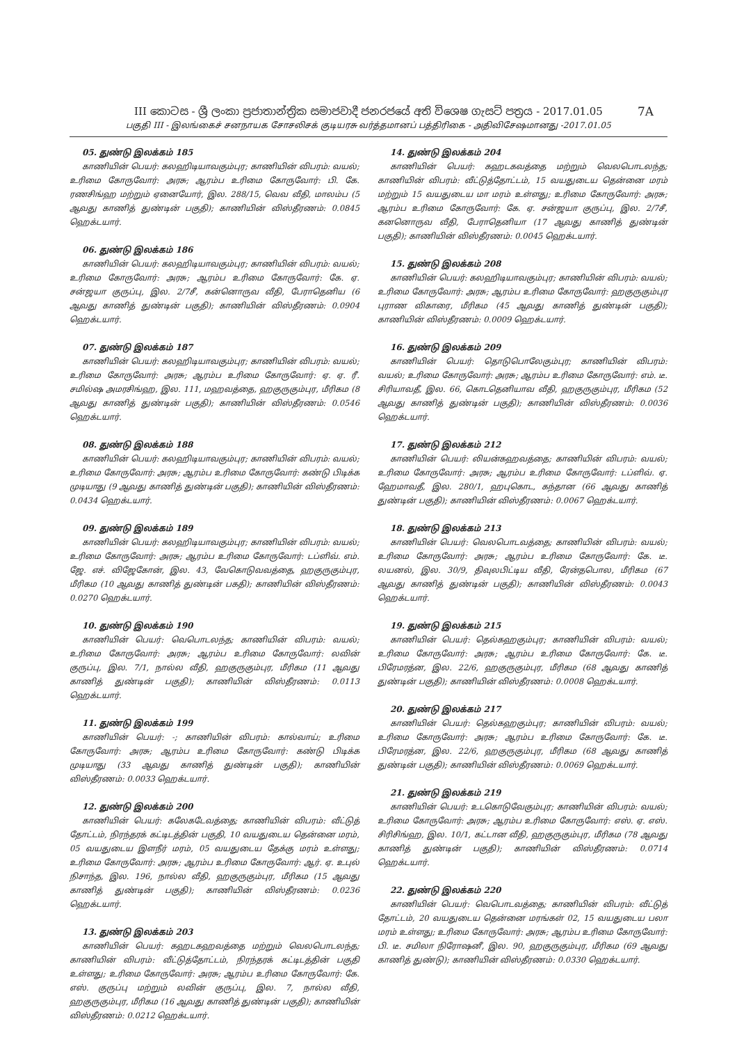III කොටස - ශ්‍රී ලංකා ප්‍රජාතාන්ත්‍රික සමාජවාදී ජනරජයේ අති විශෙෂ ගැසට් පත්‍රය - 2017.01.05 7A
பகுதி III - இலங்கைச் சனநாயக சோசலிசக் குடியரசு வர்த்தமானப் பத்திரிகை - அதிவிசேஷமானது -2017.01.05
05. துண்டு இலக்கம் 185
காணியின் பெயர்: கலஹிடியாவகும்புர; காணியின் விபரம்: வயல்; உரிமை கோருவோர்: அரசு; ஆரம்ப உரிமை கோருவோர்: பி. கே. ரணசிங்ஹ மற்றும் ஏனையோர், இல. 288/15, வெவ வீதி, மாலம்ப (5 ஆவது காணித் துண்டின் பகுதி); காணியின் விஸ்தீரணம்: 0.0845 ஹெக்டயார்.
06. துண்டு இலக்கம் 186
காணியின் பெயர்: கலஹிடியாவகும்புர; காணியின் விபரம்: வயல்; உரிமை கோருவோர்: அரசு; ஆரம்ப உரிமை கோருவோர்: கே. ஏ. சன்ஜயா குருப்பு, இல. 2/7சீ, கன்னொருவ வீதி, பேராதெனிய (6 ஆவது காணித் துண்டின் பகுதி); காணியின் விஸ்தீரணம்: 0.0904 ஹெக்டயார்.
07. துண்டு இலக்கம் 187
காணியின் பெயர்: கலஹிடியாவகும்புர; காணியின் விபரம்: வயல்; உரிமை கோருவோர்: அரசு; ஆரம்ப உரிமை கோருவோர்: ஏ. ஏ. ரீ. சமில்ஷ அமரசிங்ஹ, இல. 111, மஹவத்தை, ஹகுருகும்புர, மீரிகம (8 ஆவது காணித் துண்டின் பகுதி); காணியின் விஸ்தீரணம்: 0.0546 ஹெக்டயார்.
08. துண்டு இலக்கம் 188
காணியின் பெயர்: கலஹிடியாவகும்புர; காணியின் விபரம்: வயல்; உரிமை கோருவோர்: அரசு; ஆரம்ப உரிமை கோருவோர்: கண்டு பிடிக்க முடியாது (9 ஆவது காணித் துண்டின் பகுதி); காணியின் விஸ்தீரணம்: 0.0434 ஹெக்டயார்.
09. துண்டு இலக்கம் 189
காணியின் பெயர்: கலஹிடியாவகும்புர; காணியின் விபரம்: வயல்; உரிமை கோருவோர்: அரசு; ஆரம்ப உரிமை கோருவோர்: டப்ளிவ். எம். ஜே. எச். விஜேகோன், இல. 43, வேகொடுவவத்தை, ஹகுருகும்புர, மீரிகம (10 ஆவது காணித் துண்டின் பகதி); காணியின் விஸ்தீரணம்: 0.0270 ஹெக்டயார்.
10. துண்டு இலக்கம் 190
காணியின் பெயர்: வெபொடலந்த; காணியின் விபரம்: வயல்; உரிமை கோருவோர்: அரசு; ஆரம்ப உரிமை கோருவோர்: லவின் குருப்பு, இல. 7/1, நால்ல வீதி, ஹகுருகும்புர, மீரிகம (11 ஆவது காணித் துண்டின் பகுதி); காணியின் விஸ்தீரணம்: 0.0113 ஹெக்டயார்.
11. துண்டு இலக்கம் 199
காணியின் பெயர்: -; காணியின் விபரம்: கால்வாய்; உரிமை கோருவோர்: அரசு; ஆரம்ப உரிமை கோருவோர்: கண்டு பிடிக்க முடியாது (33 ஆவது காணித் துண்டின் பகுதி); காணியின் விஸ்தீரணம்: 0.0033 ஹெக்டயார்.
12. துண்டு இலக்கம் 200
காணியின் பெயர்: கலேகடேவத்தை; காணியின் விபரம்: வீட்டுத் தோட்டம், நிரந்தரக் கட்டிடத்தின் பகுதி, 10 வயதுடைய தென்னை மரம், 05 வயதுடைய இளநீர் மரம், 05 வயதுடைய தேக்கு மரம் உள்ளது; உரிமை கோருவோர்: அரசு; ஆரம்ப உரிமை கோருவோர்: ஆர். ஏ. உபுல் நிசாந்த, இல. 196, நால்ல வீதி, ஹகுருகும்புர, மீரிகம (15 ஆவது காணித் துண்டின் பகுதி); காணியின் விஸ்தீரணம்: 0.0236 ஹெக்டயார்.
13. துண்டு இலக்கம் 203
காணியின் பெயர்: கஹடகஹவத்தை மற்றும் வெலபொடலந்த; காணியின் விபரம்: வீட்டுத்தோட்டம், நிரந்தரக் கட்டிடத்தின் பகுதி உள்ளது; உரிமை கோருவோர்: அரசு; ஆரம்ப உரிமை கோருவோர்: கே. எஸ். குருப்பு மற்றும் லவின் குருப்பு, இல. 7, நால்ல வீதி, ஹகுருகும்புர, மீரிகம (16 ஆவது காணித் துண்டின் பகுதி); காணியின் விஸ்தீரணம்: 0.0212 ஹெக்டயார்.
14. துண்டு இலக்கம் 204
காணியின் பெயர்: கஹடகவத்தை மற்றும் வெலபொடலந்த; காணியின் விபரம்: வீட்டுத்தோட்டம், 15 வயதுடைய தென்னை மரம் மற்றும் 15 வயதுடைய மா மரம் உள்ளது; உரிமை கோருவோர்: அரசு; ஆரம்ப உரிமை கோருவோர்: கே. ஏ. சன்ஜயா குருப்பு, இல. 2/7சீ, கனனொருவ வீதி, பேராதெனியா (17 ஆவது காணித் துண்டின் பகுதி); காணியின் விஸ்தீரணம்: 0.0045 ஹெக்டயார்.
15. துண்டு இலக்கம் 208
காணியின் பெயர்: கலஹிடியாவகும்புர; காணியின் விபரம்: வயல்; உரிமை கோருவோர்: அரசு; ஆரம்ப உரிமை கோருவோர்: ஹகுருகும்புர புராண விகாரை, மீரிகம (45 ஆவது காணித் துண்டின் பகுதி); காணியின் விஸ்தீரணம்: 0.0009 ஹெக்டயார்.
16. துண்டு இலக்கம் 209
காணியின் பெயர்: தொடுபொலேகும்புர; காணியின் விபரம்: வயல்; உரிமை கோருவோர்: அரசு; ஆரம்ப உரிமை கோருவோர்: எம். டீ. சிரியாவதீ, இல. 66, கொடதெனியாவ வீதி, ஹகுருகும்புர, மீரிகம (52 ஆவது காணித் துண்டின் பகுதி); காணியின் விஸ்தீரணம்: 0.0036 ஹெக்டயார்.
17. துண்டு இலக்கம் 212
காணியின் பெயர்: லியன்கஹவத்தை; காணியின் விபரம்: வயல்; உரிமை கோருவோர்: அரசு; ஆரம்ப உரிமை கோருவோர்: டப்ளிவ். ஏ. ஹேமாவதீ, இல. 280/1, ஹபுகொட, கந்தான (66 ஆவது காணித் துண்டின் பகுதி); காணியின் விஸ்தீரணம்: 0.0067 ஹெக்டயார்.
18. துண்டு இலக்கம் 213
காணியின் பெயர்: வெலபொடவத்தை; காணியின் விபரம்: வயல்; உரிமை கோருவோர்: அரசு; ஆரம்ப உரிமை கோருவோர்: கே. டீ. லயனல், இல. 30/9, திவுலபிட்டிய வீதி, ரேன்தபொல, மீரிகம (67 ஆவது காணித் துண்டின் பகுதி); காணியின் விஸ்தீரணம்: 0.0043 ஹெக்டயார்.
19. துண்டு இலக்கம் 215
காணியின் பெயர்: தெல்கஹகும்புர; காணியின் விபரம்: வயல்; உரிமை கோருவோர்: அரசு; ஆரம்ப உரிமை கோருவோர்: கே. டீ. பிரேமரத்ன, இல. 22/6, ஹகுருகும்புர, மீரிகம (68 ஆவது காணித் துண்டின் பகுதி); காணியின் விஸ்தீரணம்: 0.0008 ஹெக்டயார்.
20. துண்டு இலக்கம் 217
காணியின் பெயர்: தெல்கஹகும்புர; காணியின் விபரம்: வயல்; உரிமை கோருவோர்: அரசு; ஆரம்ப உரிமை கோருவோர்: கே. டீ. பிரேமரத்ன, இல. 22/6, ஹகுருகும்புர, மீரிகம (68 ஆவது காணித் துண்டின் பகுதி); காணியின் விஸ்தீரணம்: 0.0069 ஹெக்டயார்.
21. துண்டு இலக்கம் 219
காணியின் பெயர்: உடகொடுவேகும்புர; காணியின் விபரம்: வயல்; உரிமை கோருவோர்: அரசு; ஆரம்ப உரிமை கோருவோர்: எஸ். ஏ. எஸ். சிரிசிங்ஹ, இல. 10/1, கட்டான வீதி, ஹகுருகும்புர, மீரிகம (78 ஆவது காணித் துண்டின் பகுதி); காணியின் விஸ்தீரணம்: 0.0714 ஹெக்டயார்.
22. துண்டு இலக்கம் 220
காணியின் பெயர்: வெபொடவத்தை; காணியின் விபரம்: வீட்டுத் தோட்டம், 20 வயதுடைய தென்னை மரங்கள் 02, 15 வயதுடைய பலா மரம் உள்ளது; உரிமை கோருவோர்: அரசு; ஆரம்ப உரிமை கோருவோர்: பி. டீ. சமிலா நிரோஷனீ, இல. 90, ஹகுருகும்புர, மீரிகம (69 ஆவது காணித் துண்டு); காணியின் விஸ்தீரணம்: 0.0330 ஹெக்டயார்.